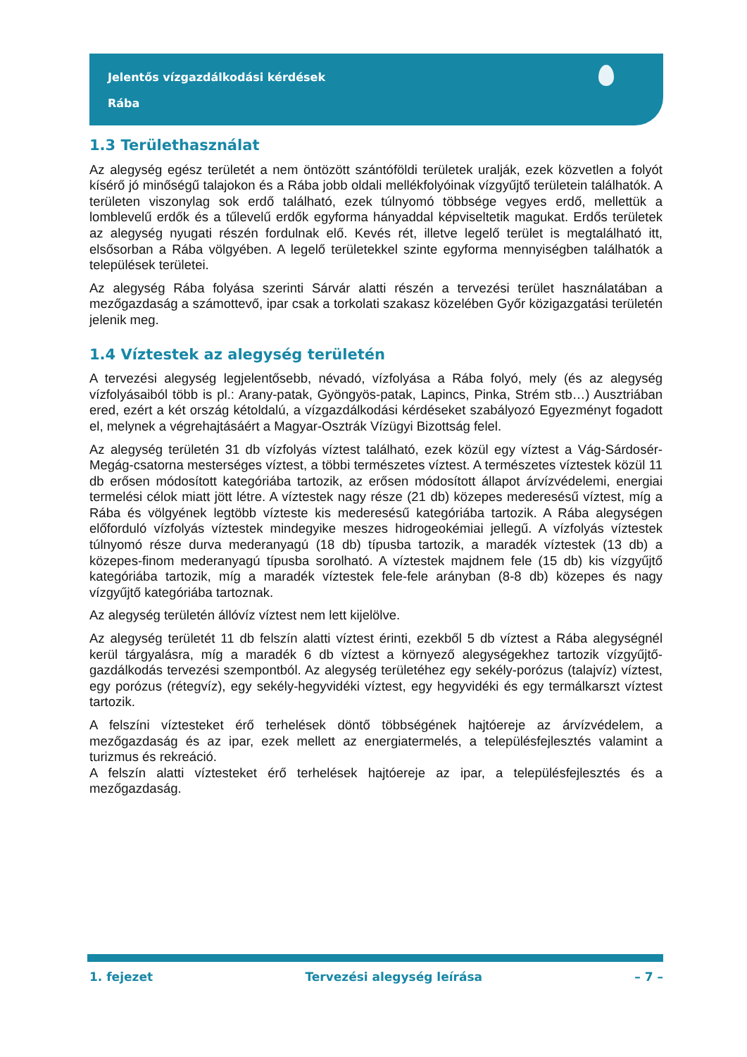Jelentős vízgazdálkodási kérdések
Rába
1.3 Területhasználat
Az alegység egész területét a nem öntözött szántóföldi területek uralják, ezek közvetlen a folyót kísérő jó minőségű talajokon és a Rába jobb oldali mellékfolyóinak vízgyűjtő területein találhatók. A területen viszonylag sok erdő található, ezek túlnyomó többsége vegyes erdő, mellettük a lomblevelű erdők és a tűlevelű erdők egyforma hányaddal képviseltetik magukat. Erdős területek az alegység nyugati részén fordulnak elő. Kevés rét, illetve legelő terület is megtalálható itt, elsősorban a Rába völgyében. A legelő területekkel szinte egyforma mennyiségben találhatók a települések területei.
Az alegység Rába folyása szerinti Sárvár alatti részén a tervezési terület használatában a mezőgazdaság a számottevő, ipar csak a torkolati szakasz közelében Győr közigazgatási területén jelenik meg.
1.4 Víztestek az alegység területén
A tervezési alegység legjelentősebb, névadó, vízfolyása a Rába folyó, mely (és az alegység vízfolyásaiból több is pl.: Arany-patak, Gyöngyös-patak, Lapincs, Pinka, Strém stb…) Ausztriában ered, ezért a két ország kétoldalú, a vízgazdálkodási kérdéseket szabályozó Egyezményt fogadott el, melynek a végrehajtásáért a Magyar-Osztrák Vízügyi Bizottság felel.
Az alegység területén 31 db vízfolyás víztest található, ezek közül egy víztest a Vág-Sárdosér-Megág-csatorna mesterséges víztest, a többi természetes víztest. A természetes víztestek közül 11 db erősen módosított kategóriába tartozik, az erősen módosított állapot árvízvédelemi, energiai termelési célok miatt jött létre. A víztestek nagy része (21 db) közepes mederesésű víztest, míg a Rába és völgyének legtöbb víztestе kis mederesésű kategóriába tartozik. A Rába alegységen előforduló vízfolyás víztestek mindegyike meszes hidrogeokémiai jellegű. A vízfolyás víztestek túlnyomó része durva mederanyagú (18 db) típusba tartozik, a maradék víztestek (13 db) a közepes-finom mederanyagú típusba sorolható. A víztestek majdnem fele (15 db) kis vízgyűjtő kategóriába tartozik, míg a maradék víztestek fele-fele arányban (8-8 db) közepes és nagy vízgyűjtő kategóriába tartoznak.
Az alegység területén állóvíz víztest nem lett kijelölve.
Az alegység területét 11 db felszín alatti víztest érinti, ezekből 5 db víztest a Rába alegységnél kerül tárgyalásra, míg a maradék 6 db víztest a környező alegységekhez tartozik vízgyűjtő-gazdálkodás tervezési szempontból. Az alegység területéhez egy sekély-porózus (talajvíz) víztest, egy porózus (rétegvíz), egy sekély-hegyvidéki víztest, egy hegyvidéki és egy termálkarszt víztest tartozik.
A felszíni víztesteket érő terhelések döntő többségének hajtóereje az árvízvédelem, a mezőgazdaság és az ipar, ezek mellett az energiatermelés, a településfejlesztés valamint a turizmus és rekreáció.
A felszín alatti víztesteket érő terhelések hajtóereje az ipar, a településfejlesztés és a mezőgazdaság.
1. fejezet Tervezési alegység leírása – 7 –